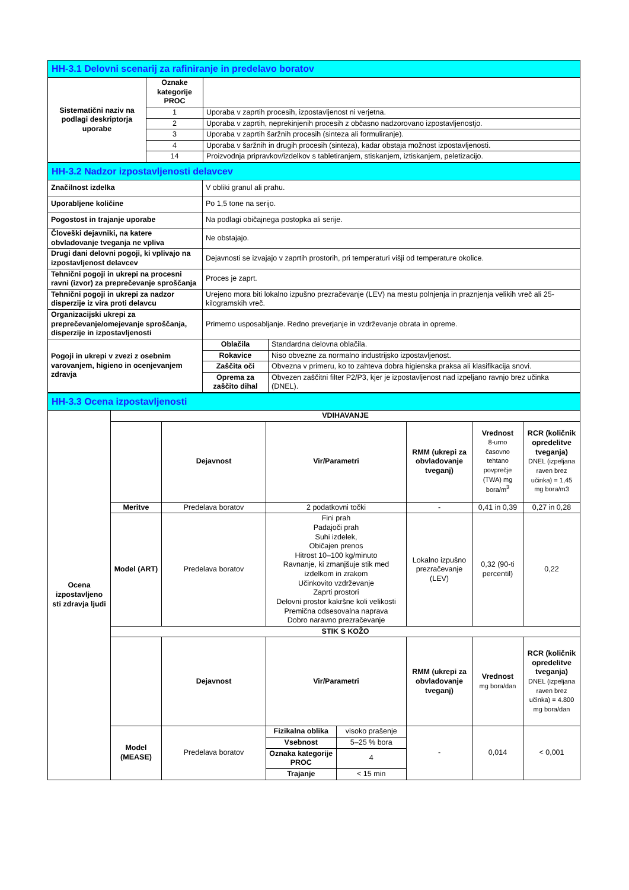| HH-3.1 Delovni scenarij za rafiniranje in predelavo boratov | | |
| Sistematični naziv na podlagi deskriptorja uporabe | Oznake kategorije PROC | |
| | 1 | Uporaba v zaprtih procesih, izpostavljenost ni verjetna. |
| | 2 | Uporaba v zaprtih, neprekinjenih procesih z občasno nadzorovano izpostavljenostjo. |
| | 3 | Uporaba v zaprtih šaržnih procesih (sinteza ali formuliranje). |
| | 4 | Uporaba v šaržnih in drugih procesih (sinteza), kadar obstaja možnost izpostavljenosti. |
| | 14 | Proizvodnja pripravkov/izdelkov s tabletiranjem, stiskanjem, iztiskanjem, peletizacijo. |
| HH-3.2 Nadzor izpostavljenosti delavcev | | |
| Značilnost izdelka | V obliki granul ali prahu. | |
| Uporabljene količine | Po 1,5 tone na serijo. | |
| Pogostost in trajanje uporabe | Na podlagi običajnega postopka ali serije. | |
| Človeški dejavniki, na katere obvladovanje tveganja ne vpliva | Ne obstajajo. | |
| Drugi dani delovni pogoji, ki vplivajo na izpostavljenost delavcev | Dejavnosti se izvajajo v zaprtih prostorih, pri temperaturi višji od temperature okolice. | |
| Tehnični pogoji in ukrepi na procesni ravni (izvor) za preprečevanje sproščanja | Proces je zaprt. | |
| Tehnični pogoji in ukrepi za nadzor disperzije iz vira proti delavcu | Urejeno mora biti lokalno izpušno prezračevanje (LEV) na mestu polnjenja in praznjenja velikih vreč ali 25-kilogramskih vreč. | |
| Organizacijski ukrepi za preprečevanje/omejevanje sproščanja, disperzije in izpostavljenosti | Primerno usposabljanje. Redno preverjanje in vzdrževanje obrata in opreme. | |
| Pogoji in ukrepi v zvezi z osebnim varovanjem, higieno in ocenjevanjem zdravja | Oblačila | Standardna delovna oblačila. |
| | Rokavice | Niso obvezne za normalno industrijsko izpostavljenost. |
| | Zaščita oči | Obvezna v primeru, ko to zahteva dobra higienska praksa ali klasifikacija snovi. |
| | Oprema za zaščito dihal | Obvezen zaščitni filter P2/P3, kjer je izpostavljenost nad izpeljano ravnjo brez učinka (DNEL). |
| HH-3.3 Ocena izpostavljenosti | | | | | | |
| Ocena izpostavljeno sti zdravja ljudi | VDIHAVANJE | | | | | |
| | | Dejavnost | Vir/Parametri | RMM (ukrepi za obvladovanje tveganj) | Vrednost 8-urno časovno tehtano povprečje (TWA) mg bora/m<sup>3</sup> | RCR (količnik opredelitve tveganja) DNEL (izpeljana raven brez učinka) = 1,45 mg bora/m3 |
| | Meritve | Predelava boratov | 2 podatkovni točki | - | 0,41 in 0,39 | 0,27 in 0,28 |
| | Model (ART) | Predelava boratov | Fini prah Padajoči prah Suhi izdelek, Običajen prenos Hitrost 10–100 kg/minuto Ravnanje, ki zmanjšuje stik med izdelkom in zrakom Učinkovito vzdrževanje Zaprti prostori Delovni prostor kakršne koli velikosti Premična odsesovalna naprava Dobro naravno prezračevanje | Lokalno izpušno prezračevanje (LEV) | 0,32 (90-ti percentil) | 0,22 |
| | STIK S KOŽO | | | | | |
| | | Dejavnost | Vir/Parametri | RMM (ukrepi za obvladovanje tveganj) | Vrednost mg bora/dan | RCR (količnik opredelitve tveganja) DNEL (izpeljana raven brez učinka) = 4.800 mg bora/dan |
| | Model (MEASE) | Predelava boratov | / Fizikalna oblika / visoko prašenje / / Vsebnost / 5–25 % bora / / Oznaka kategorije PROC / 4 / / Trajanje / < 15 min / | - | 0,014 | < 0,001 |